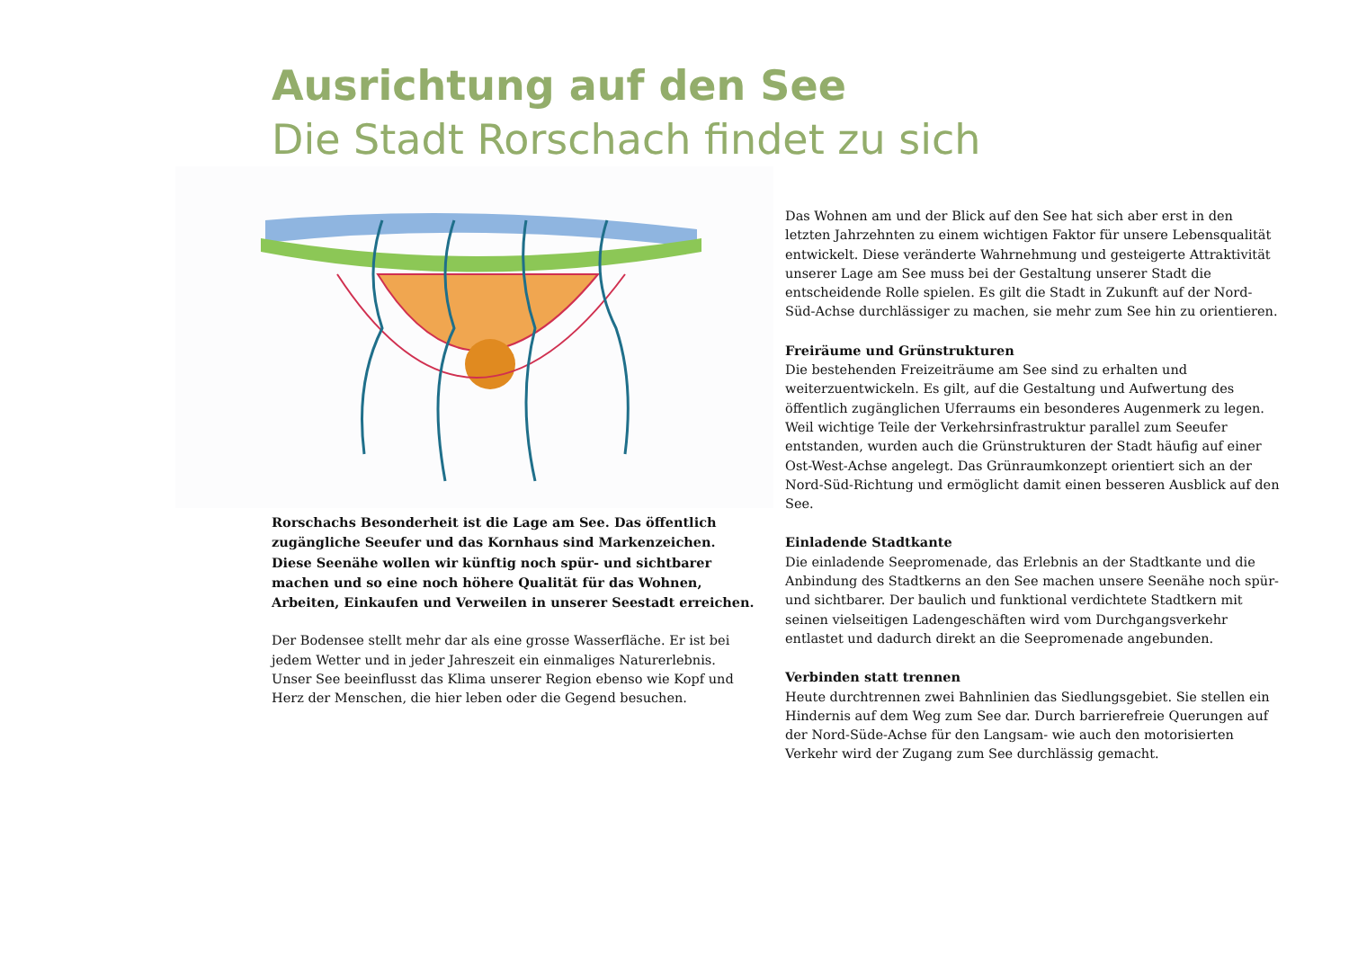Ausrichtung auf den See
Die Stadt Rorschach findet zu sich
Rorschachs Besonderheit ist die Lage am See. Das öffentlich zugängliche Seeufer und das Kornhaus sind Markenzeichen. Diese Seenähe wollen wir künftig noch spür- und sichtbarer machen und so eine noch höhere Qualität für das Wohnen, Arbeiten, Einkaufen und Verweilen in unserer Seestadt erreichen.
Der Bodensee stellt mehr dar als eine grosse Wasserfläche. Er ist bei jedem Wetter und in jeder Jahreszeit ein einmaliges Naturerlebnis.
Unser See beeinflusst das Klima unserer Region ebenso wie Kopf und Herz der Menschen, die hier leben oder die Gegend besuchen.
Das Wohnen am und der Blick auf den See hat sich aber erst in den letzten Jahrzehnten zu einem wichtigen Faktor für unsere Lebensqualität entwickelt. Diese veränderte Wahrnehmung und gesteigerte Attraktivität unserer Lage am See muss bei der Gestaltung unserer Stadt die entscheidende Rolle spielen. Es gilt die Stadt in Zukunft auf der Nord-Süd-Achse durchlässiger zu machen, sie mehr zum See hin zu orientieren.
Freiräume und Grünstrukturen
Die bestehenden Freizeiträume am See sind zu erhalten und weiterzuentwickeln. Es gilt, auf die Gestaltung und Aufwertung des öffentlich zugänglichen Uferraums ein besonderes Augenmerk zu legen.
Weil wichtige Teile der Verkehrsinfrastruktur parallel zum Seeufer entstanden, wurden auch die Grünstrukturen der Stadt häufig auf einer Ost-West-Achse angelegt. Das Grünraumkonzept orientiert sich an der Nord-Süd-Richtung und ermöglicht damit einen besseren Ausblick auf den See.
Einladende Stadtkante
Die einladende Seepromenade, das Erlebnis an der Stadtkante und die Anbindung des Stadtkerns an den See machen unsere Seenähe noch spür- und sichtbarer. Der baulich und funktional verdichtete Stadtkern mit seinen vielseitigen Ladengeschäften wird vom Durchgangsverkehr entlastet und dadurch direkt an die Seepromenade angebunden.
Verbinden statt trennen
Heute durchtrennen zwei Bahnlinien das Siedlungsgebiet. Sie stellen ein Hindernis auf dem Weg zum See dar. Durch barrierefreie Querungen auf der Nord-Süde-Achse für den Langsam- wie auch den motorisierten Verkehr wird der Zugang zum See durchlässig gemacht.